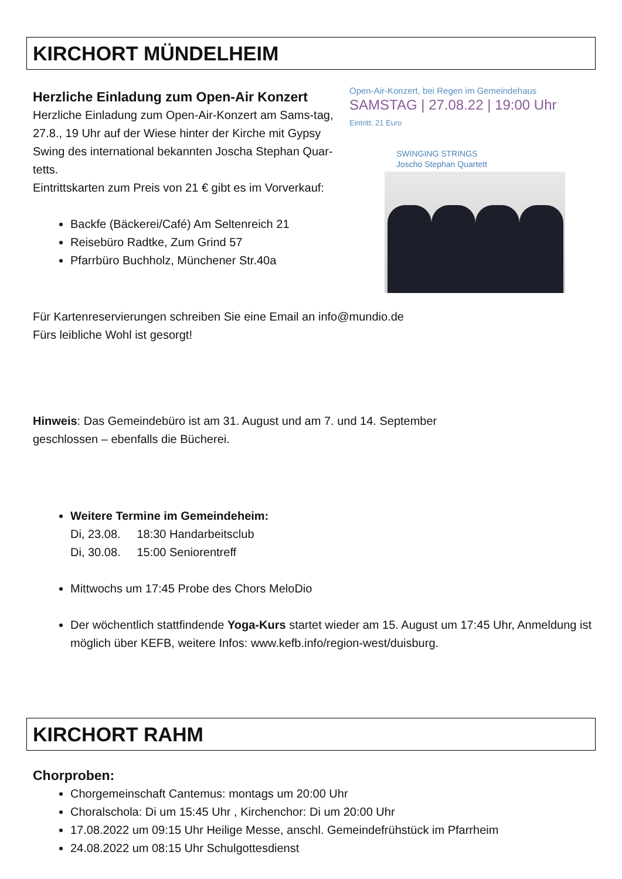KIRCHORT MÜNDELHEIM
Open-Air-Konzert, bei Regen im Gemeindehaus
SAMSTAG | 27.08.22 | 19:00 Uhr
Eintritt: 21 Euro
SWINGING STRINGS
Joscho Stephan Quartett
Herzliche Einladung zum Open-Air Konzert
Herzliche Einladung zum Open-Air-Konzert am Sams-tag, 27.8., 19 Uhr auf der Wiese hinter der Kirche mit Gypsy Swing des international bekannten Joscha Stephan Quar-tetts.
Eintrittskarten zum Preis von 21 € gibt es im Vorverkauf:
Backfe (Bäckerei/Café) Am Seltenreich 21
Reisebüro Radtke, Zum Grind 57
Pfarrbüro Buchholz, Münchener Str.40a
Für Kartenreservierungen schreiben Sie eine Email an info@mundio.de
Fürs leibliche Wohl ist gesorgt!
Hinweis: Das Gemeindebüro ist am 31. August und am 7. und 14. September
geschlossen – ebenfalls die Bücherei.
Weitere Termine im Gemeindeheim:
Di, 23.08. 18:30 Handarbeitsclub
Di, 30.08. 15:00 Seniorentreff
Mittwochs um 17:45 Probe des Chors MeloDio
Der wöchentlich stattfindende Yoga-Kurs startet wieder am 15. August um 17:45 Uhr, Anmeldung ist möglich über KEFB, weitere Infos: www.kefb.info/region-west/duisburg.
KIRCHORT RAHM
Chorproben:
Chorgemeinschaft Cantemus: montags um 20:00 Uhr
Choralschola: Di um 15:45 Uhr , Kirchenchor: Di um 20:00 Uhr
17.08.2022 um 09:15 Uhr Heilige Messe, anschl. Gemeindefrühstück im Pfarrheim
24.08.2022 um 08:15 Uhr Schulgottesdienst